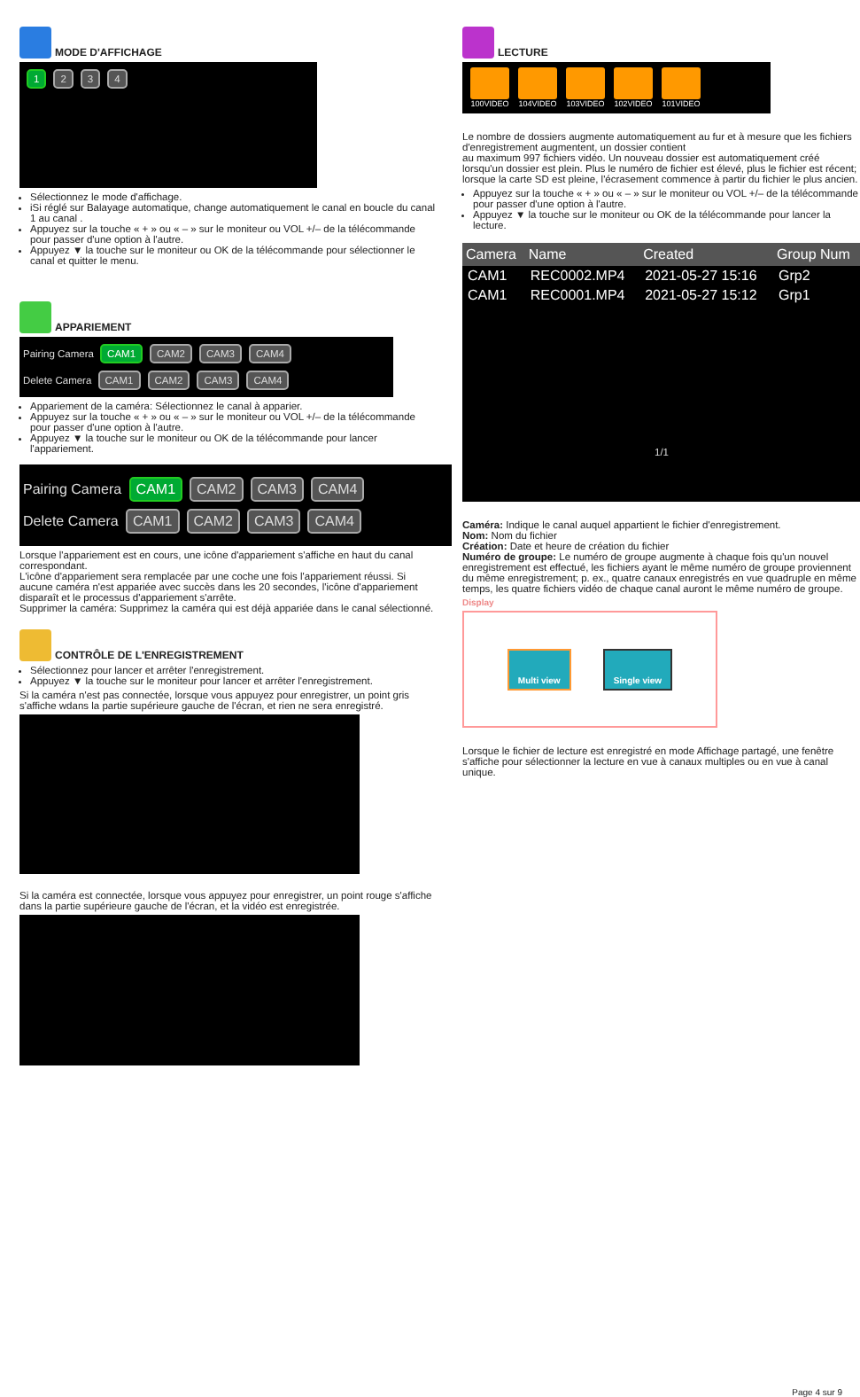MODE D'AFFICHAGE
1 2 3 4
Sélectionnez le mode d'affichage.
iSi réglé sur Balayage automatique, change automatiquement le canal en boucle du canal 1 au canal .
Appuyez sur la touche « + » ou « – » sur le moniteur ou VOL +/– de la télécommande pour passer d'une option à l'autre.
Appuyez ▼ la touche sur le moniteur ou OK de la télécommande pour sélectionner le canal et quitter le menu.
APPARIEMENT
Pairing Camera CAM1 CAM2 CAM3 CAM4
Delete Camera CAM1 CAM2 CAM3 CAM4
Appariement de la caméra: Sélectionnez le canal à apparier.
Appuyez sur la touche « + » ou « – » sur le moniteur ou VOL +/– de la télécommande pour passer d'une option à l'autre.
Appuyez ▼ la touche sur le moniteur ou OK de la télécommande pour lancer l'appariement.
Pairing Camera CAM1 CAM2 CAM3 CAM4
Delete Camera CAM1 CAM2 CAM3 CAM4
Lorsque l'appariement est en cours, une icône d'appariement s'affiche en haut du canal correspondant.
L'icône d'appariement sera remplacée par une coche une fois l'appariement réussi. Si aucune caméra n'est appariée avec succès dans les 20 secondes, l'icône d'appariement disparaît et le processus d'appariement s'arrête.
Supprimer la caméra: Supprimez la caméra qui est déjà appariée dans le canal sélectionné.
CONTRÔLE DE L'ENREGISTREMENT
Sélectionnez pour lancer et arrêter l'enregistrement.
Appuyez ▼ la touche sur le moniteur pour lancer et arrêter l'enregistrement.
Si la caméra n'est pas connectée, lorsque vous appuyez pour enregistrer, un point gris s'affiche wdans la partie supérieure gauche de l'écran, et rien ne sera enregistré.
Si la caméra est connectée, lorsque vous appuyez pour enregistrer, un point rouge s'affiche dans la partie supérieure gauche de l'écran, et la vidéo est enregistrée.
LECTURE
100VIDEO 104VIDEO 103VIDEO 102VIDEO 101VIDEO
Le nombre de dossiers augmente automatiquement au fur et à mesure que les fichiers d'enregistrement augmentent, un dossier contient
au maximum 997 fichiers vidéo. Un nouveau dossier est automatiquement créé lorsqu'un dossier est plein. Plus le numéro de fichier est élevé, plus le fichier est récent; lorsque la carte SD est pleine, l'écrasement commence à partir du fichier le plus ancien.
Appuyez sur la touche « + » ou « – » sur le moniteur ou VOL +/– de la télécommande pour passer d'une option à l'autre.
Appuyez ▼ la touche sur le moniteur ou OK de la télécommande pour lancer la lecture.
| Camera | Name | Created | Group Num |
| --- | --- | --- | --- |
| CAM1 | REC0002.MP4 | 2021-05-27 15:16 | Grp2 |
| CAM1 | REC0001.MP4 | 2021-05-27 15:12 | Grp1 |
1/1
Caméra: Indique le canal auquel appartient le fichier d'enregistrement.
Nom: Nom du fichier
Création: Date et heure de création du fichier
Numéro de groupe: Le numéro de groupe augmente à chaque fois qu'un nouvel enregistrement est effectué, les fichiers ayant le même numéro de groupe proviennent du même enregistrement; p. ex., quatre canaux enregistrés en vue quadruple en même temps, les quatre fichiers vidéo de chaque canal auront le même numéro de groupe.
Display
Multi view Single view
Lorsque le fichier de lecture est enregistré en mode Affichage partagé, une fenêtre s'affiche pour sélectionner la lecture en vue à canaux multiples ou en vue à canal unique.
Page 4 sur 9